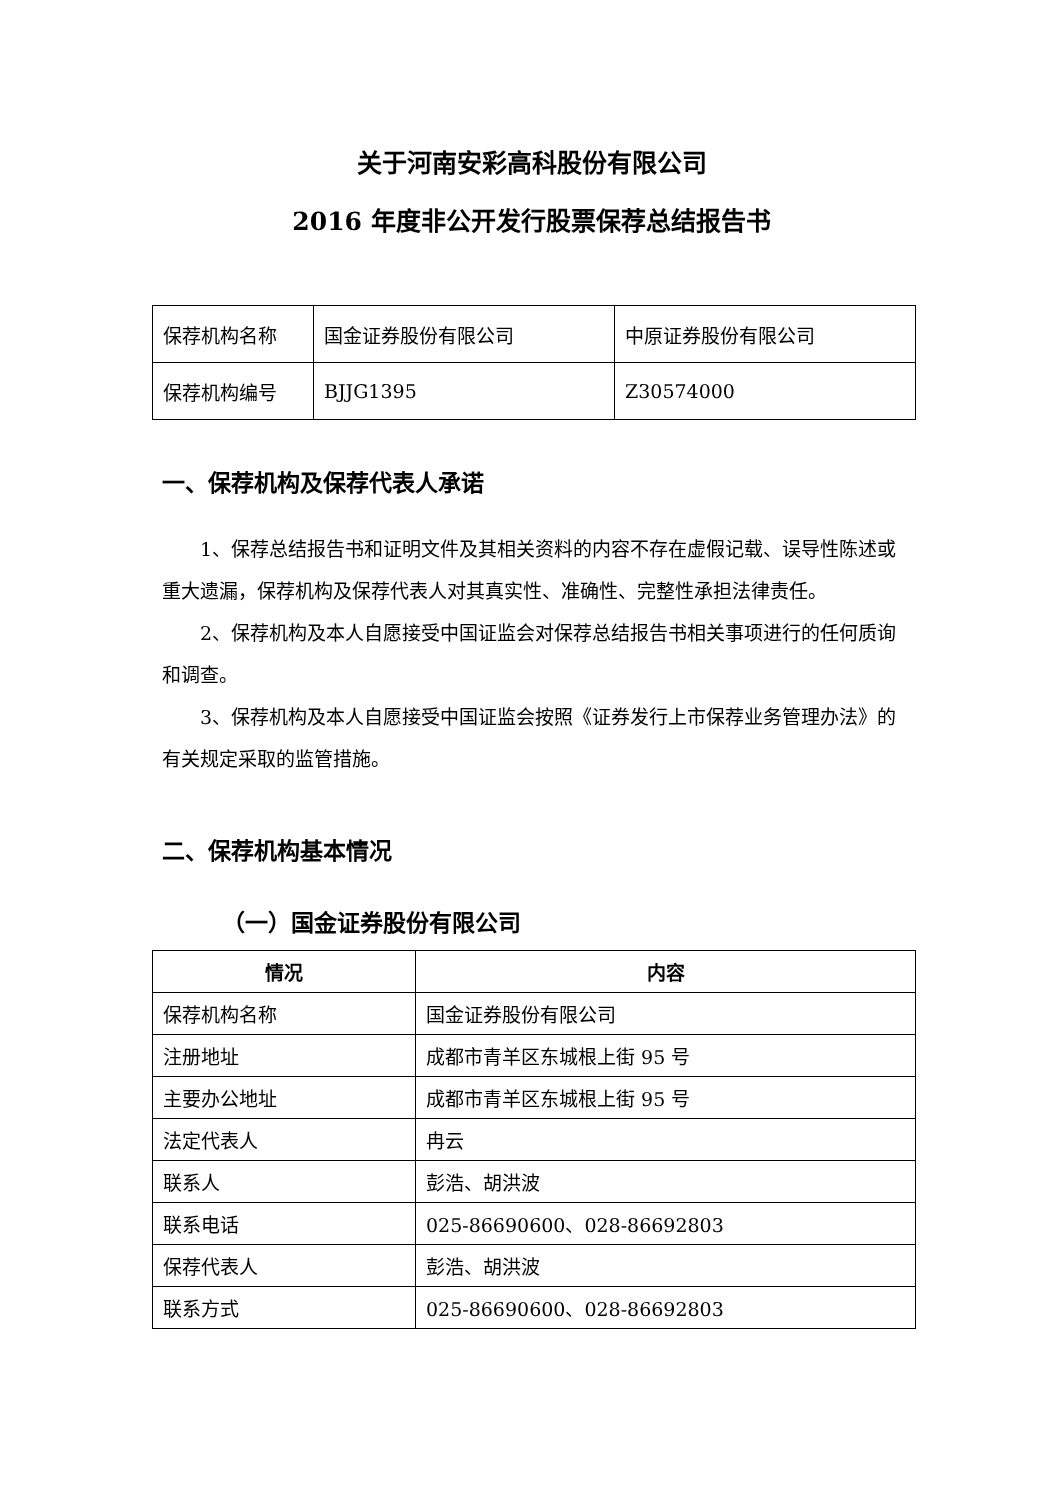关于河南安彩高科股份有限公司
2016 年度非公开发行股票保荐总结报告书
| 保荐机构名称 | 国金证券股份有限公司 | 中原证券股份有限公司 |
| 保荐机构编号 | BJJG1395 | Z30574000 |
一、保荐机构及保荐代表人承诺
1、保荐总结报告书和证明文件及其相关资料的内容不存在虚假记载、误导性陈述或重大遗漏，保荐机构及保荐代表人对其真实性、准确性、完整性承担法律责任。
2、保荐机构及本人自愿接受中国证监会对保荐总结报告书相关事项进行的任何质询和调查。
3、保荐机构及本人自愿接受中国证监会按照《证券发行上市保荐业务管理办法》的有关规定采取的监管措施。
二、保荐机构基本情况
（一）国金证券股份有限公司
| 情况 | 内容 |
| --- | --- |
| 保荐机构名称 | 国金证券股份有限公司 |
| 注册地址 | 成都市青羊区东城根上街 95 号 |
| 主要办公地址 | 成都市青羊区东城根上街 95 号 |
| 法定代表人 | 冉云 |
| 联系人 | 彭浩、胡洪波 |
| 联系电话 | 025-86690600、028-86692803 |
| 保荐代表人 | 彭浩、胡洪波 |
| 联系方式 | 025-86690600、028-86692803 |